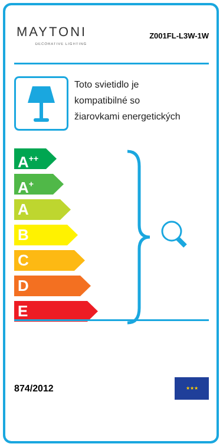MAYTONI
DECORATIVE LIGHTING
Z001FL-L3W-1W
Toto svietidlo je
kompatibilné so
žiarovkami energetických
A<sup>++</sup>
A<sup>+</sup>
A
B
C
D
E
874/2012
★★★